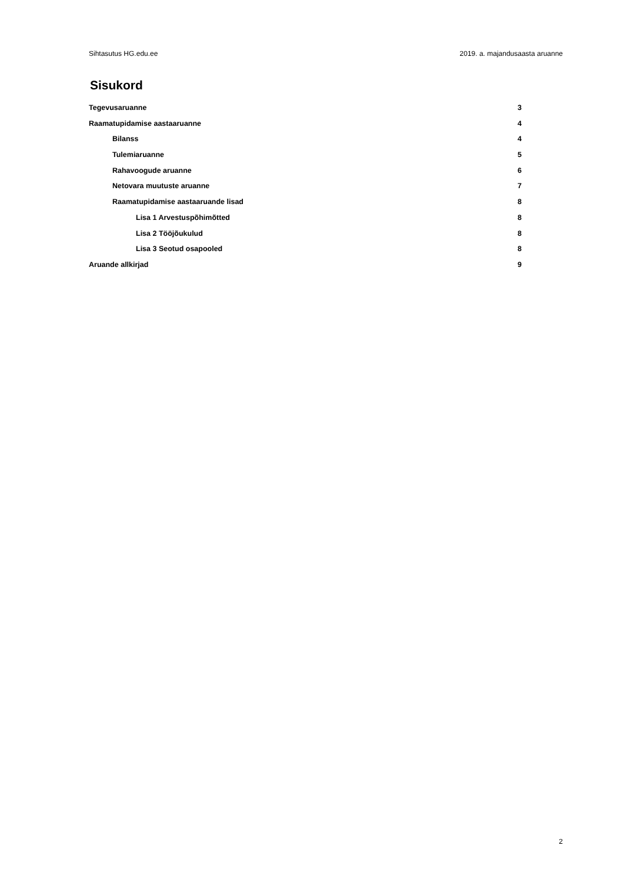Sihtasutus HG.edu.ee 2019. a. majandusaasta aruanne
Sisukord
Tegevusaruanne 3
Raamatupidamise aastaaruanne 4
Bilanss 4
Tulemiaruanne 5
Rahavoogude aruanne 6
Netovara muutuste aruanne 7
Raamatupidamise aastaaruande lisad 8
Lisa 1 Arvestuspõhimõtted 8
Lisa 2 Tööjõukulud 8
Lisa 3 Seotud osapooled 8
Aruande allkirjad 9
2